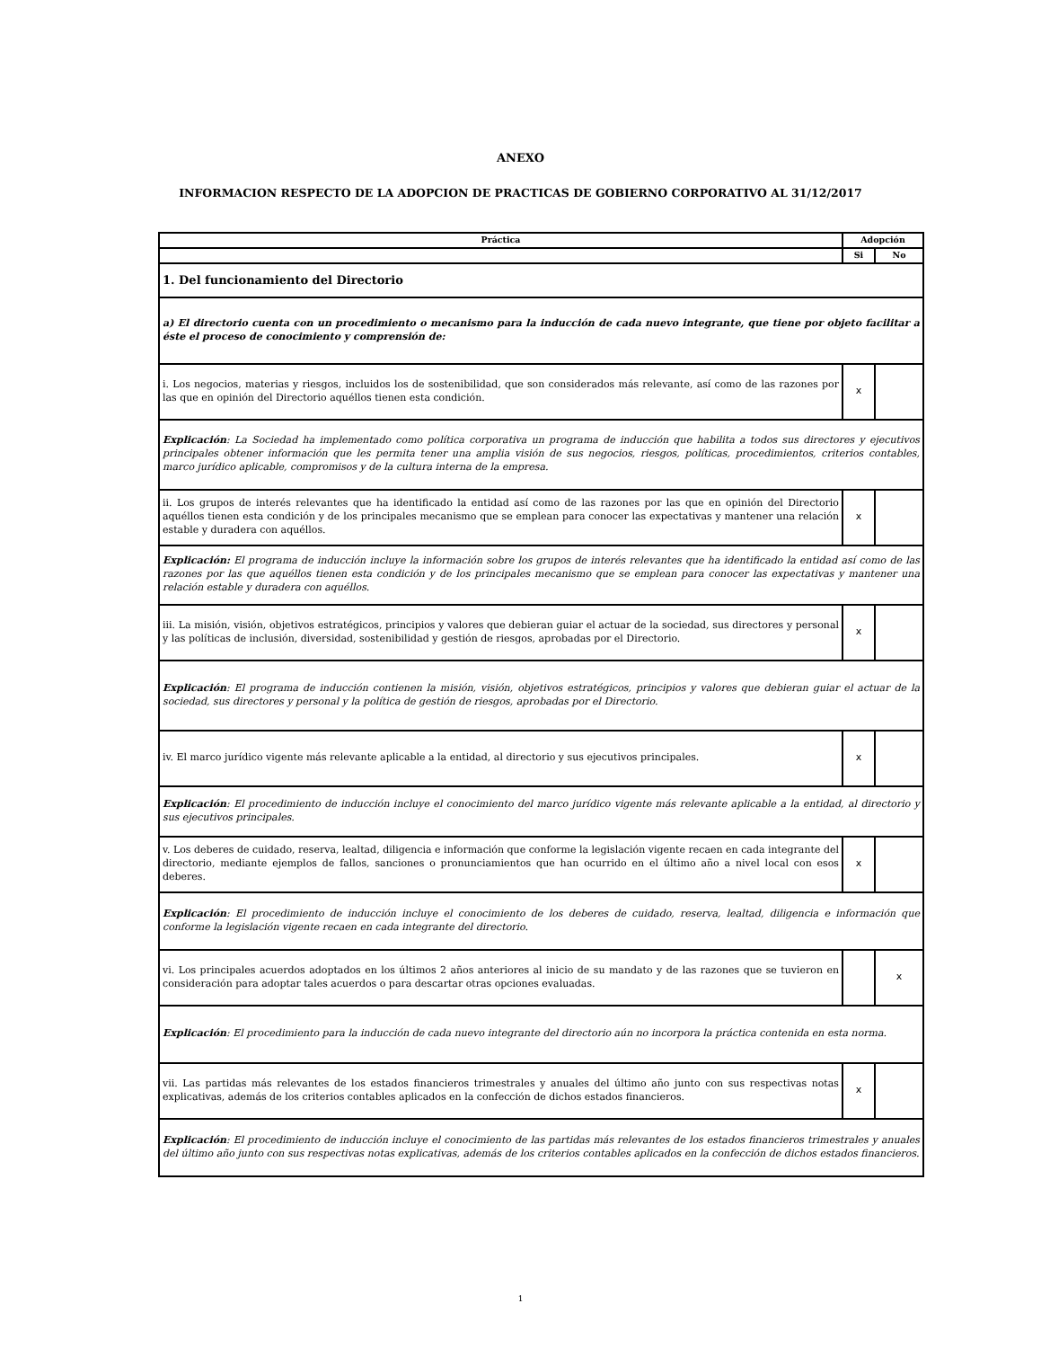ANEXO
INFORMACION RESPECTO DE LA ADOPCION DE PRACTICAS DE GOBIERNO CORPORATIVO AL 31/12/2017
| Práctica | Adopción | |
| --- | --- | --- |
| | Si | No |
| 1. Del funcionamiento del Directorio | | |
| a) El directorio cuenta con un procedimiento o mecanismo para la inducción de cada nuevo integrante, que tiene por objeto facilitar a éste el proceso de conocimiento y comprensión de: | | |
| i. Los negocios, materias y riesgos, incluidos los de sostenibilidad, que son considerados más relevante, así como de las razones por las que en opinión del Directorio aquéllos tienen esta condición. | x | |
| Explicación : La Sociedad ha implementado como política corporativa un programa de inducción que habilita a todos sus directores y ejecutivos principales obtener información que les permita tener una amplia visión de sus negocios, riesgos, políticas, procedimientos, criterios contables, marco jurídico aplicable, compromisos y de la cultura interna de la empresa. | | |
| ii. Los grupos de interés relevantes que ha identificado la entidad así como de las razones por las que en opinión del Directorio aquéllos tienen esta condición y de los principales mecanismo que se emplean para conocer las expectativas y mantener una relación estable y duradera con aquéllos. | x | |
| Explicación: El programa de inducción incluye la información sobre los grupos de interés relevantes que ha identificado la entidad así como de las razones por las que aquéllos tienen esta condición y de los principales mecanismo que se emplean para conocer las expectativas y mantener una relación estable y duradera con aquéllos. | | |
| iii. La misión, visión, objetivos estratégicos, principios y valores que debieran guiar el actuar de la sociedad, sus directores y personal y las políticas de inclusión, diversidad, sostenibilidad y gestión de riesgos, aprobadas por el Directorio. | x | |
| Explicación : El programa de inducción contienen la misión, visión, objetivos estratégicos, principios y valores que debieran guiar el actuar de la sociedad, sus directores y personal y la política de gestión de riesgos, aprobadas por el Directorio. | | |
| iv. El marco jurídico vigente más relevante aplicable a la entidad, al directorio y sus ejecutivos principales. | x | |
| Explicación : El procedimiento de inducción incluye el conocimiento del marco jurídico vigente más relevante aplicable a la entidad, al directorio y sus ejecutivos principales. | | |
| v. Los deberes de cuidado, reserva, lealtad, diligencia e información que conforme la legislación vigente recaen en cada integrante del directorio, mediante ejemplos de fallos, sanciones o pronunciamientos que han ocurrido en el último año a nivel local con esos deberes. | x | |
| Explicación : El procedimiento de inducción incluye el conocimiento de los deberes de cuidado, reserva, lealtad, diligencia e información que conforme la legislación vigente recaen en cada integrante del directorio. | | |
| vi. Los principales acuerdos adoptados en los últimos 2 años anteriores al inicio de su mandato y de las razones que se tuvieron en consideración para adoptar tales acuerdos o para descartar otras opciones evaluadas. | | x |
| Explicación : El procedimiento para la inducción de cada nuevo integrante del directorio aún no incorpora la práctica contenida en esta norma. | | |
| vii. Las partidas más relevantes de los estados financieros trimestrales y anuales del último año junto con sus respectivas notas explicativas, además de los criterios contables aplicados en la confección de dichos estados financieros. | x | |
| Explicación : El procedimiento de inducción incluye el conocimiento de las partidas más relevantes de los estados financieros trimestrales y anuales del último año junto con sus respectivas notas explicativas, además de los criterios contables aplicados en la confección de dichos estados financieros. | | |
1